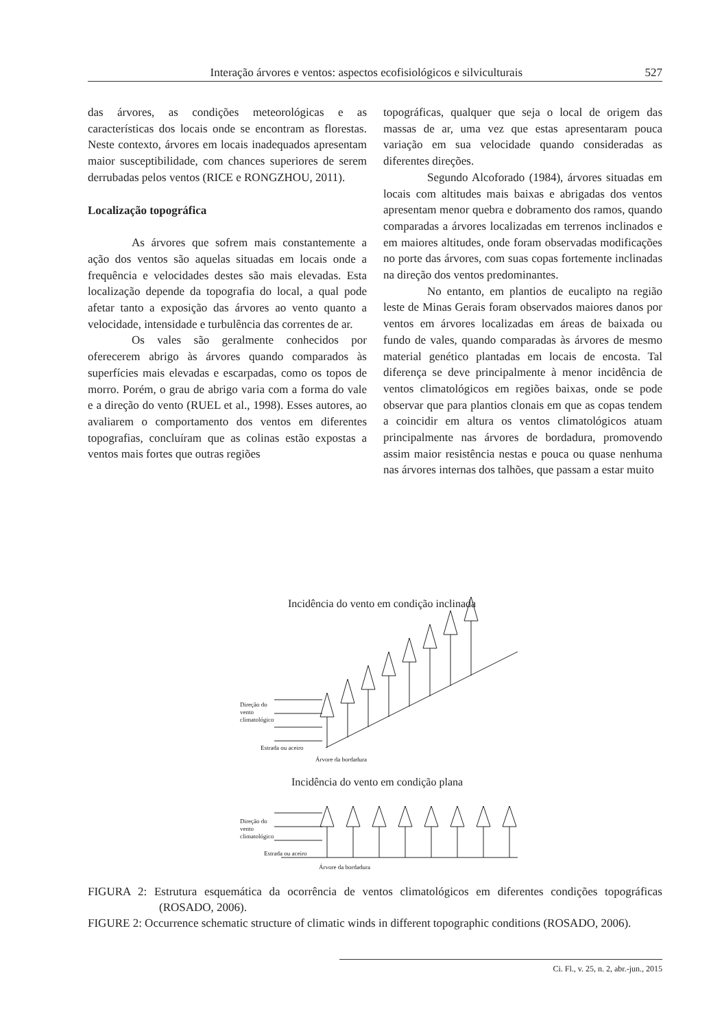Interação árvores e ventos: aspectos ecofisiológicos e silviculturais 527
das árvores, as condições meteorológicas e as características dos locais onde se encontram as florestas. Neste contexto, árvores em locais inadequados apresentam maior susceptibilidade, com chances superiores de serem derrubadas pelos ventos (RICE e RONGZHOU, 2011).
Localização topográfica
As árvores que sofrem mais constan­temente a ação dos ventos são aquelas situadas em locais onde a frequência e velocidades destes são mais elevadas. Esta localização depende da topografia do local, a qual pode afetar tanto a exposição das árvores ao vento quanto a velocidade, intensidade e turbulência das correntes de ar.
Os vales são geralmente conhecidos por oferecerem abrigo às árvores quando comparados às superfícies mais elevadas e escarpadas, como os topos de morro. Porém, o grau de abrigo varia com a forma do vale e a direção do vento (RUEL et al., 1998). Esses autores, ao avaliarem o comportamento dos ventos em diferentes topografias, concluíram que as colinas estão expostas a ventos mais fortes que outras regiões
topográficas, qualquer que seja o local de origem das massas de ar, uma vez que estas apresentaram pouca variação em sua velocidade quando consideradas as diferentes direções.
Segundo Alcoforado (1984), árvores situadas em locais com altitudes mais baixas e abrigadas dos ventos apresentam menor quebra e dobramento dos ramos, quando comparadas a árvores localizadas em terrenos inclinados e em maiores altitudes, onde foram observadas modificações no porte das árvores, com suas copas fortemente inclinadas na direção dos ventos predominantes.
No entanto, em plantios de eucalipto na região leste de Minas Gerais foram observados maiores danos por ventos em árvores localizadas em áreas de baixada ou fundo de vales, quando comparadas às árvores de mesmo material genético plantadas em locais de encosta. Tal diferença se deve principalmente à menor incidência de ventos climatológicos em regiões baixas, onde se pode observar que para plantios clonais em que as copas tendem a coincidir em altura os ventos climatológicos atuam principalmente nas árvores de bordadura, promovendo assim maior resistência nestas e pouca ou quase nenhuma nas árvores internas dos talhões, que passam a estar muito
Incidência do vento em condição inclinada
Direção do
vento
climatológico
Estrada ou aceiro
Árvore da bordadura
Incidência do vento em condição plana
Direção do
vento
climatológico
Estrada ou aceiro
Árvore da bordadura
FIGURA 2: Estrutura esquemática da ocorrência de ventos climatológicos em diferentes condições topográficas (ROSADO, 2006).
FIGURE 2: Occurrence schematic structure of climatic winds in different topographic conditions (ROSADO, 2006).
Ci. Fl., v. 25, n. 2, abr.-jun., 2015